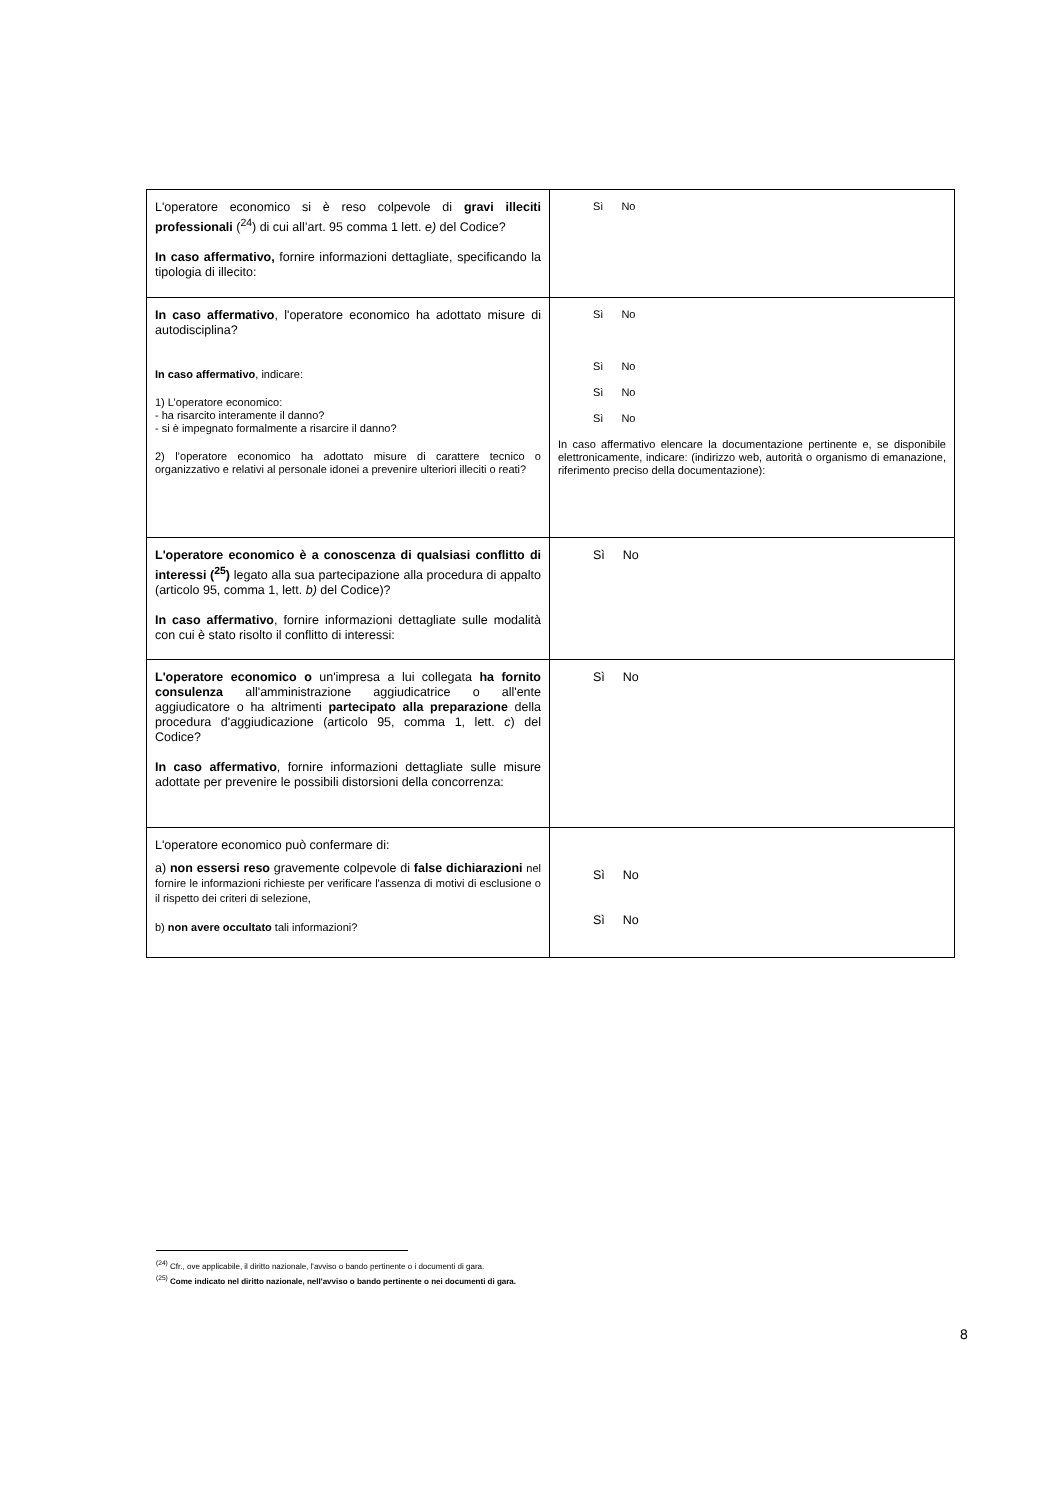| L'operatore economico si è reso colpevole di gravi illeciti professionali (<sup>24</sup>) di cui all’art. 95 comma 1 lett. e) del Codice? In caso affermativo, fornire informazioni dettagliate, specificando la tipologia di illecito: | Sì No |
| In caso affermativo , l'operatore economico ha adottato misure di autodisciplina? In caso affermativo , indicare: 1) L’operatore economico: - ha risarcito interamente il danno? - si è impegnato formalmente a risarcire il danno? 2) l’operatore economico ha adottato misure di carattere tecnico o organizzativo e relativi al personale idonei a prevenire ulteriori illeciti o reati? | Sì No Sì No Sì No Sì No In caso affermativo elencare la documentazione pertinente e, se disponibile elettronicamente, indicare: (indirizzo web, autorità o organismo di emanazione, riferimento preciso della documentazione): |
| L'operatore economico è a conoscenza di qualsiasi conflitto di interessi (<sup>25</sup>) legato alla sua partecipazione alla procedura di appalto (articolo 95, comma 1, lett. b) del Codice)? In caso affermativo , fornire informazioni dettagliate sulle modalità con cui è stato risolto il conflitto di interessi: | Sì No |
| L'operatore economico o un'impresa a lui collegata ha fornito consulenza all'amministrazione aggiudicatrice o all'ente aggiudicatore o ha altrimenti partecipato alla preparazione della procedura d'aggiudicazione (articolo 95, comma 1, lett. c ) del Codice? In caso affermativo , fornire informazioni dettagliate sulle misure adottate per prevenire le possibili distorsioni della concorrenza: | Sì No |
| L'operatore economico può confermare di: a) non essersi reso gravemente colpevole di false dichiarazioni nel fornire le informazioni richieste per verificare l'assenza di motivi di esclusione o il rispetto dei criteri di selezione, b) non avere occultato tali informazioni? | Sì No Sì No |
<sup>(24)</sup> Cfr., ove applicabile, il diritto nazionale, l'avviso o bando pertinente o i documenti di gara.
<sup>(25)</sup> Come indicato nel diritto nazionale, nell'avviso o bando pertinente o nei documenti di gara.
8